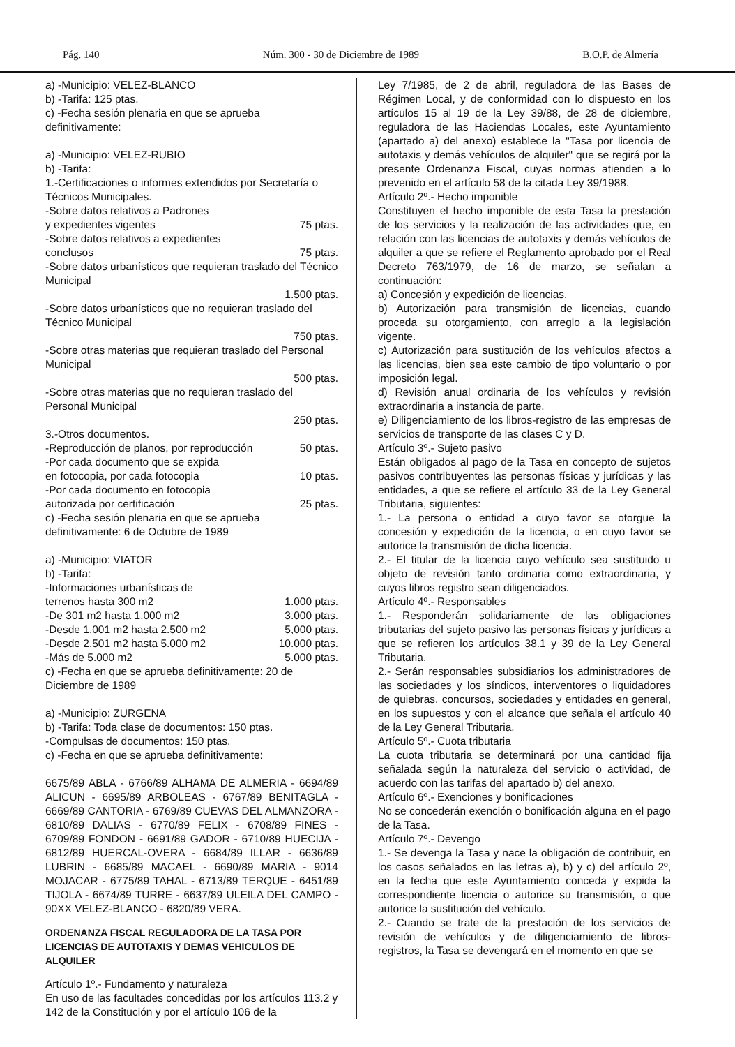Pág. 140 Núm. 300 - 30 de Diciembre de 1989 B.O.P. de Almería
a) -Municipio: VELEZ-BLANCO
b) -Tarifa: 125 ptas.
c) -Fecha sesión plenaria en que se aprueba definitivamente:
a) -Municipio: VELEZ-RUBIO
b) -Tarifa:
1.-Certificaciones o informes extendidos por Secretaría o Técnicos Municipales.
-Sobre datos relativos a Padrones
y expedientes vigentes 75 ptas.
-Sobre datos relativos a expedientes
conclusos 75 ptas.
-Sobre datos urbanísticos que requieran traslado del Técnico Municipal
1.500 ptas.
-Sobre datos urbanísticos que no requieran traslado del Técnico Municipal
750 ptas.
-Sobre otras materias que requieran traslado del Personal Municipal
500 ptas.
-Sobre otras materias que no requieran traslado del Personal Municipal
250 ptas.
3.-Otros documentos.
-Reproducción de planos, por reproducción 50 ptas.
-Por cada documento que se expida
en fotocopia, por cada fotocopia 10 ptas.
-Por cada documento en fotocopia
autorizada por certificación 25 ptas.
c) -Fecha sesión plenaria en que se aprueba definitivamente: 6 de Octubre de 1989
a) -Municipio: VIATOR
b) -Tarifa:
-Informaciones urbanísticas de
terrenos hasta 300 m2 1.000 ptas.
-De 301 m2 hasta 1.000 m2 3.000 ptas.
-Desde 1.001 m2 hasta 2.500 m2 5,000 ptas.
-Desde 2.501 m2 hasta 5.000 m2 10.000 ptas.
-Más de 5.000 m2 5.000 ptas.
c) -Fecha en que se aprueba definitivamente: 20 de Diciembre de 1989
a) -Municipio: ZURGENA
b) -Tarifa: Toda clase de documentos: 150 ptas.
-Compulsas de documentos: 150 ptas.
c) -Fecha en que se aprueba definitivamente:
6675/89 ABLA - 6766/89 ALHAMA DE ALMERIA - 6694/89 ALICUN - 6695/89 ARBOLEAS - 6767/89 BENITAGLA - 6669/89 CANTORIA - 6769/89 CUEVAS DEL ALMANZORA - 6810/89 DALIAS - 6770/89 FELIX - 6708/89 FINES - 6709/89 FONDON - 6691/89 GADOR - 6710/89 HUECIJA - 6812/89 HUERCAL-OVERA - 6684/89 ILLAR - 6636/89 LUBRIN - 6685/89 MACAEL - 6690/89 MARIA - 9014 MOJACAR - 6775/89 TAHAL - 6713/89 TERQUE - 6451/89 TIJOLA - 6674/89 TURRE - 6637/89 ULEILA DEL CAMPO - 90XX VELEZ-BLANCO - 6820/89 VERA.
ORDENANZA FISCAL REGULADORA DE LA TASA POR LICENCIAS DE AUTOTAXIS Y DEMAS VEHICULOS DE ALQUILER
Artículo 1º.- Fundamento y naturaleza
En uso de las facultades concedidas por los artículos 113.2 y 142 de la Constitución y por el artículo 106 de la
Ley 7/1985, de 2 de abril, reguladora de las Bases de Régimen Local, y de conformidad con lo dispuesto en los artículos 15 al 19 de la Ley 39/88, de 28 de diciembre, reguladora de las Haciendas Locales, este Ayuntamiento (apartado a) del anexo) establece la "Tasa por licencia de autotaxis y demás vehículos de alquiler" que se regirá por la presente Ordenanza Fiscal, cuyas normas atienden a lo prevenido en el artículo 58 de la citada Ley 39/1988.
Artículo 2º.- Hecho imponible
Constituyen el hecho imponible de esta Tasa la prestación de los servicios y la realización de las actividades que, en relación con las licencias de autotaxis y demás vehículos de alquiler a que se refiere el Reglamento aprobado por el Real Decreto 763/1979, de 16 de marzo, se señalan a continuación:
a) Concesión y expedición de licencias.
b) Autorización para transmisión de licencias, cuando proceda su otorgamiento, con arreglo a la legislación vigente.
c) Autorización para sustitución de los vehículos afectos a las licencias, bien sea este cambio de tipo voluntario o por imposición legal.
d) Revisión anual ordinaria de los vehículos y revisión extraordinaria a instancia de parte.
e) Diligenciamiento de los libros-registro de las empresas de servicios de transporte de las clases C y D.
Artículo 3º.- Sujeto pasivo
Están obligados al pago de la Tasa en concepto de sujetos pasivos contribuyentes las personas físicas y jurídicas y las entidades, a que se refiere el artículo 33 de la Ley General Tributaria, siguientes:
1.- La persona o entidad a cuyo favor se otorgue la concesión y expedición de la licencia, o en cuyo favor se autorice la transmisión de dicha licencia.
2.- El titular de la licencia cuyo vehículo sea sustituido u objeto de revisión tanto ordinaria como extraordinaria, y cuyos libros registro sean diligenciados.
Artículo 4º.- Responsables
1.- Responderán solidariamente de las obligaciones tributarias del sujeto pasivo las personas físicas y jurídicas a que se refieren los artículos 38.1 y 39 de la Ley General Tributaria.
2.- Serán responsables subsidiarios los administradores de las sociedades y los síndicos, interventores o liquidadores de quiebras, concursos, sociedades y entidades en general, en los supuestos y con el alcance que señala el artículo 40 de la Ley General Tributaria.
Artículo 5º.- Cuota tributaria
La cuota tributaria se determinará por una cantidad fija señalada según la naturaleza del servicio o actividad, de acuerdo con las tarifas del apartado b) del anexo.
Artículo 6º.- Exenciones y bonificaciones
No se concederán exención o bonificación alguna en el pago de la Tasa.
Artículo 7º.- Devengo
1.- Se devenga la Tasa y nace la obligación de contribuir, en los casos señalados en las letras a), b) y c) del artículo 2º, en la fecha que este Ayuntamiento conceda y expida la correspondiente licencia o autorice su transmisión, o que autorice la sustitución del vehículo.
2.- Cuando se trate de la prestación de los servicios de revisión de vehículos y de diligenciamiento de libros-registros, la Tasa se devengará en el momento en que se